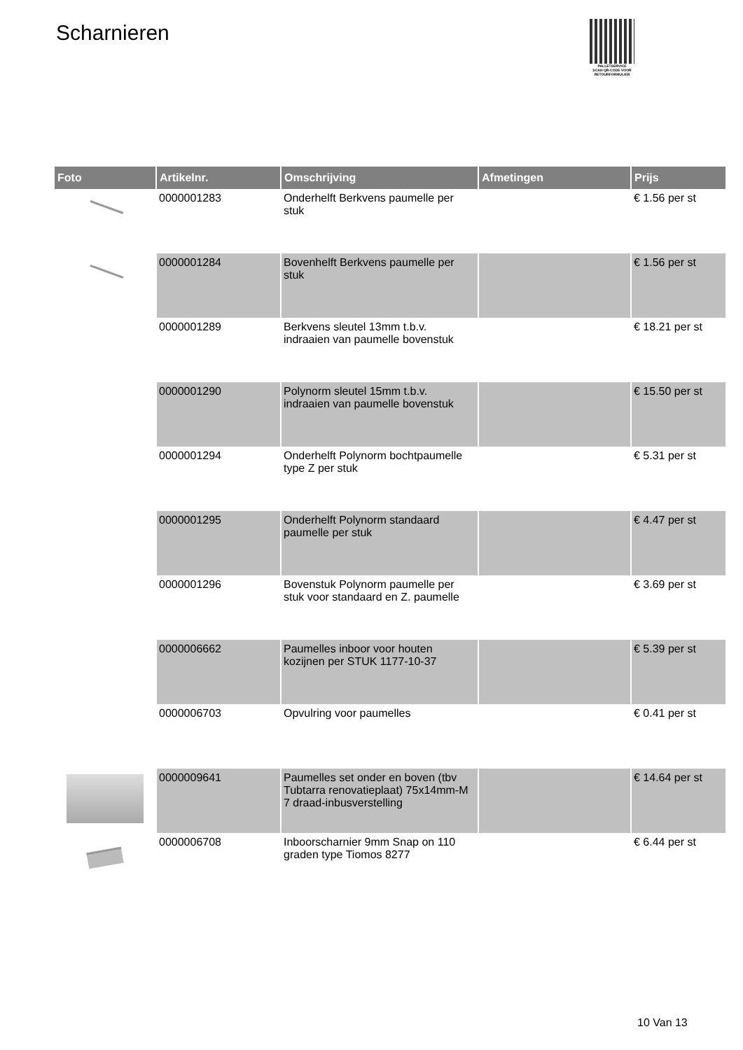Scharnieren
PALLETSERVICE
SCAN QR-CODE VOOR RETOURFORMULIER
| Foto | Artikelnr. | Omschrijving | Afmetingen | Prijs |
| --- | --- | --- | --- | --- |
| | 0000001283 | Onderhelft Berkvens paumelle per stuk | | € 1.56 per st |
| | 0000001284 | Bovenhelft Berkvens paumelle per stuk | | € 1.56 per st |
| | 0000001289 | Berkvens sleutel 13mm t.b.v. indraaien van paumelle bovenstuk | | € 18.21 per st |
| | 0000001290 | Polynorm sleutel 15mm t.b.v. indraaien van paumelle bovenstuk | | € 15.50 per st |
| | 0000001294 | Onderhelft Polynorm bochtpaumelle type Z per stuk | | € 5.31 per st |
| | 0000001295 | Onderhelft Polynorm standaard paumelle per stuk | | € 4.47 per st |
| | 0000001296 | Bovenstuk Polynorm paumelle per stuk voor standaard en Z. paumelle | | € 3.69 per st |
| | 0000006662 | Paumelles inboor voor houten kozijnen per STUK 1177-10-37 | | € 5.39 per st |
| | 0000006703 | Opvulring voor paumelles | | € 0.41 per st |
| | 0000009641 | Paumelles set onder en boven (tbv Tubtarra renovatieplaat) 75x14mm-M 7 draad-inbusverstelling | | € 14.64 per st |
| | 0000006708 | Inboorscharnier 9mm Snap on 110 graden type Tiomos 8277 | | € 6.44 per st |
10 Van 13